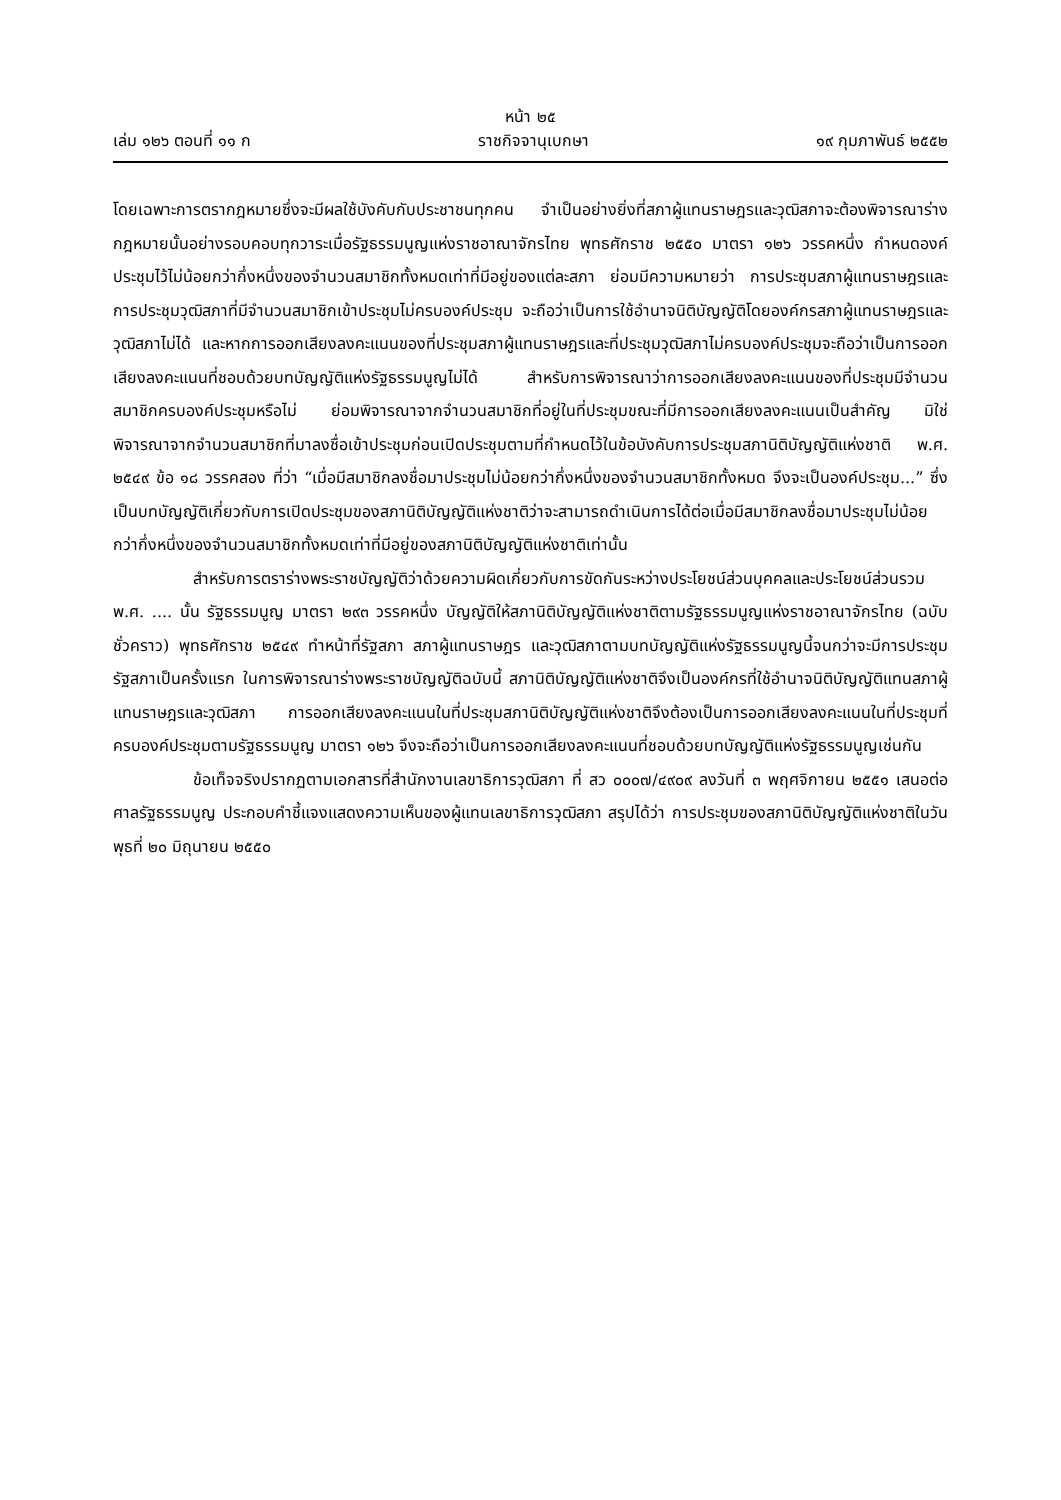หน้า ๒๕
เล่ม ๑๒๖ ตอนที่ ๑๑ ก ราชกิจจานุเบกษา ๑๙ กุมภาพันธ์ ๒๕๕๒
โดยเฉพาะการตรากฎหมายซึ่งจะมีผลใช้บังคับกับประชาชนทุกคน จำเป็นอย่างยิ่งที่สภาผู้แทนราษฎรและวุฒิสภาจะต้องพิจารณาร่างกฎหมายนั้นอย่างรอบคอบทุกวาระเมื่อรัฐธรรมนูญแห่งราชอาณาจักรไทย พุทธศักราช ๒๕๕๐ มาตรา ๑๒๖ วรรคหนึ่ง กำหนดองค์ประชุมไว้ไม่น้อยกว่ากึ่งหนึ่งของจำนวนสมาชิกทั้งหมดเท่าที่มีอยู่ของแต่ละสภา ย่อมมีความหมายว่า การประชุมสภาผู้แทนราษฎรและการประชุมวุฒิสภาที่มีจำนวนสมาชิกเข้าประชุมไม่ครบองค์ประชุม จะถือว่าเป็นการใช้อำนาจนิติบัญญัติโดยองค์กรสภาผู้แทนราษฎรและวุฒิสภาไม่ได้ และหากการออกเสียงลงคะแนนของที่ประชุมสภาผู้แทนราษฎรและที่ประชุมวุฒิสภาไม่ครบองค์ประชุมจะถือว่าเป็นการออกเสียงลงคะแนนที่ชอบด้วยบทบัญญัติแห่งรัฐธรรมนูญไม่ได้ สำหรับการพิจารณาว่าการออกเสียงลงคะแนนของที่ประชุมมีจำนวนสมาชิกครบองค์ประชุมหรือไม่ ย่อมพิจารณาจากจำนวนสมาชิกที่อยู่ในที่ประชุมขณะที่มีการออกเสียงลงคะแนนเป็นสำคัญ มิใช่พิจารณาจากจำนวนสมาชิกที่มาลงชื่อเข้าประชุมก่อนเปิดประชุมตามที่กำหนดไว้ในข้อบังคับการประชุมสภานิติบัญญัติแห่งชาติ พ.ศ. ๒๕๔๙ ข้อ ๑๘ วรรคสอง ที่ว่า “เมื่อมีสมาชิกลงชื่อมาประชุมไม่น้อยกว่ากึ่งหนึ่งของจำนวนสมาชิกทั้งหมด จึงจะเป็นองค์ประชุม...” ซึ่งเป็นบทบัญญัติเกี่ยวกับการเปิดประชุมของสภานิติบัญญัติแห่งชาติว่าจะสามารถดำเนินการได้ต่อเมื่อมีสมาชิกลงชื่อมาประชุมไม่น้อยกว่ากึ่งหนึ่งของจำนวนสมาชิกทั้งหมดเท่าที่มีอยู่ของสภานิติบัญญัติแห่งชาติเท่านั้น
สำหรับการตราร่างพระราชบัญญัติว่าด้วยความผิดเกี่ยวกับการขัดกันระหว่างประโยชน์ส่วนบุคคลและประโยชน์ส่วนรวม พ.ศ. .... นั้น รัฐธรรมนูญ มาตรา ๒๙๓ วรรคหนึ่ง บัญญัติให้สภานิติบัญญัติแห่งชาติตามรัฐธรรมนูญแห่งราชอาณาจักรไทย (ฉบับชั่วคราว) พุทธศักราช ๒๕๔๙ ทำหน้าที่รัฐสภา สภาผู้แทนราษฎร และวุฒิสภาตามบทบัญญัติแห่งรัฐธรรมนูญนี้จนกว่าจะมีการประชุมรัฐสภาเป็นครั้งแรก ในการพิจารณาร่างพระราชบัญญัติฉบับนี้ สภานิติบัญญัติแห่งชาติจึงเป็นองค์กรที่ใช้อำนาจนิติบัญญัติแทนสภาผู้แทนราษฎรและวุฒิสภา การออกเสียงลงคะแนนในที่ประชุมสภานิติบัญญัติแห่งชาติจึงต้องเป็นการออกเสียงลงคะแนนในที่ประชุมที่ครบองค์ประชุมตามรัฐธรรมนูญ มาตรา ๑๒๖ จึงจะถือว่าเป็นการออกเสียงลงคะแนนที่ชอบด้วยบทบัญญัติแห่งรัฐธรรมนูญเช่นกัน
ข้อเท็จจริงปรากฏตามเอกสารที่สำนักงานเลขาธิการวุฒิสภา ที่ สว ๐๐๐๗/๔๙๐๙ ลงวันที่ ๓ พฤศจิกายน ๒๕๕๑ เสนอต่อศาลรัฐธรรมนูญ ประกอบคำชี้แจงแสดงความเห็นของผู้แทนเลขาธิการวุฒิสภา สรุปได้ว่า การประชุมของสภานิติบัญญัติแห่งชาติในวันพุธที่ ๒๐ มิถุนายน ๒๕๕๐